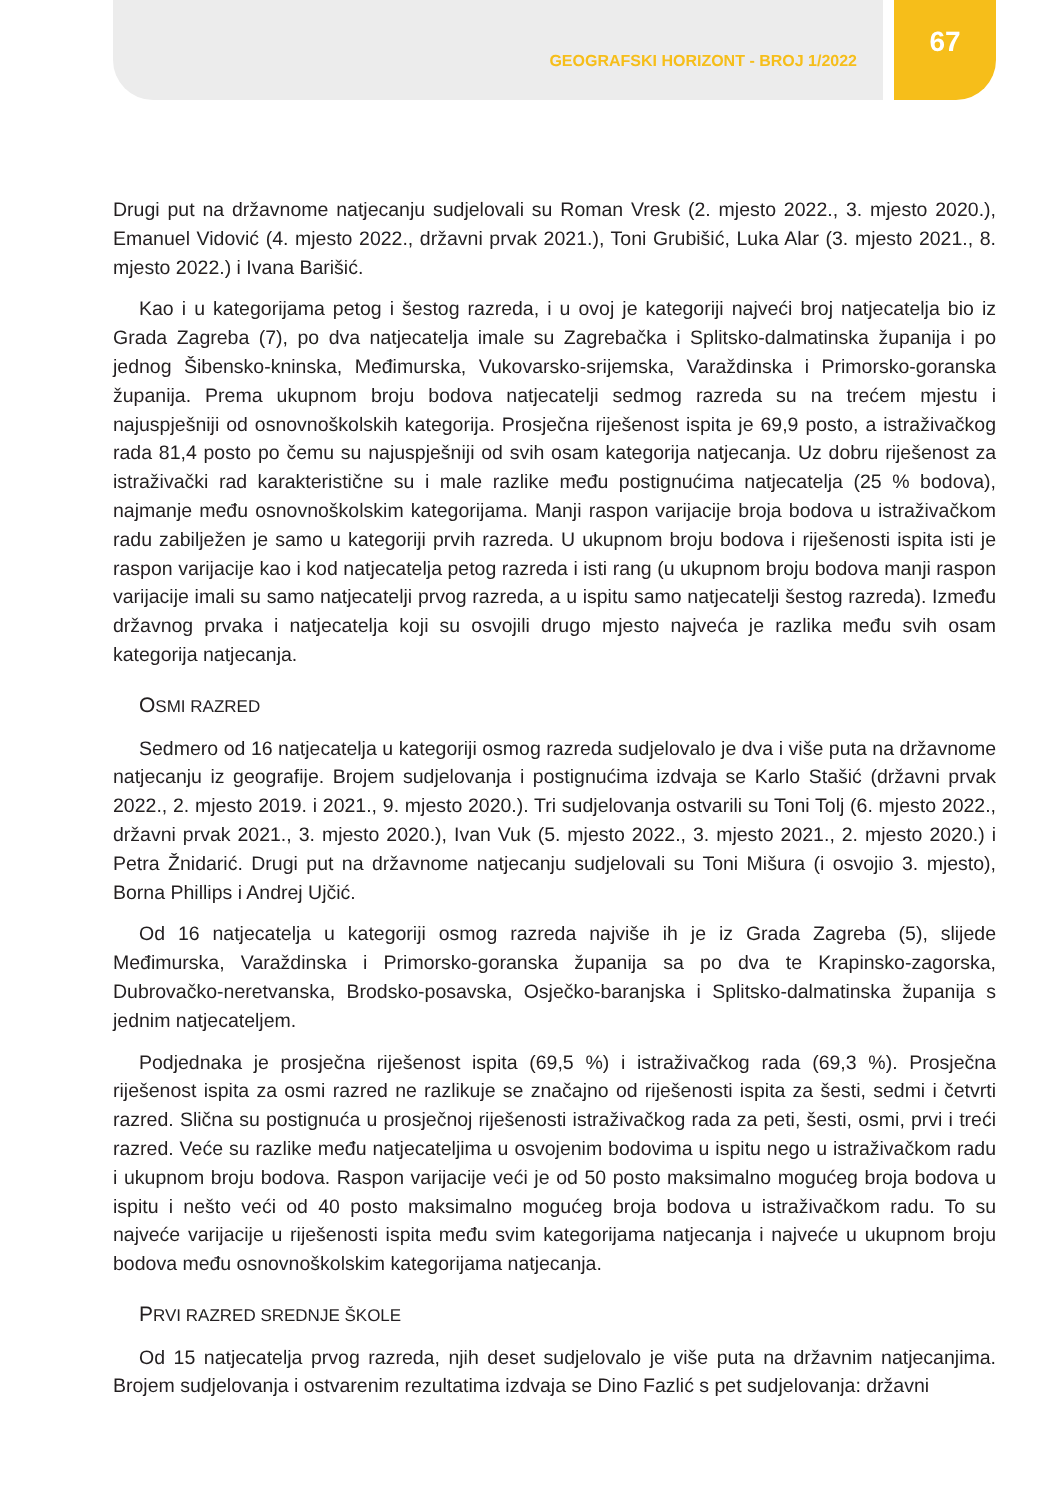GEOGRAFSKI HORIZONT - BROJ 1/2022
67
Drugi put na državnome natjecanju sudjelovali su Roman Vresk (2. mjesto 2022., 3. mjesto 2020.), Emanuel Vidović (4. mjesto 2022., državni prvak 2021.), Toni Grubišić, Luka Alar (3. mjesto 2021., 8. mjesto 2022.) i Ivana Barišić.
Kao i u kategorijama petog i šestog razreda, i u ovoj je kategoriji najveći broj natjecatelja bio iz Grada Zagreba (7), po dva natjecatelja imale su Zagrebačka i Splitsko-dalmatinska županija i po jednog Šibensko-kninska, Međimurska, Vukovarsko-srijemska, Varaždinska i Primorsko-goranska županija. Prema ukupnom broju bodova natjecatelji sedmog razreda su na trećem mjestu i najuspješniji od osnovnoškolskih kategorija. Prosječna riješenost ispita je 69,9 posto, a istraživačkog rada 81,4 posto po čemu su najuspješniji od svih osam kategorija natjecanja. Uz dobru riješenost za istraživački rad karakteristične su i male razlike među postignućima natjecatelja (25 % bodova), najmanje među osnovnoškolskim kategorijama. Manji raspon varijacije broja bodova u istraživačkom radu zabilježen je samo u kategoriji prvih razreda. U ukupnom broju bodova i riješenosti ispita isti je raspon varijacije kao i kod natjecatelja petog razreda i isti rang (u ukupnom broju bodova manji raspon varijacije imali su samo natjecatelji prvog razreda, a u ispitu samo natjecatelji šestog razreda). Između državnog prvaka i natjecatelja koji su osvojili drugo mjesto najveća je razlika među svih osam kategorija natjecanja.
OSMI RAZRED
Sedmero od 16 natjecatelja u kategoriji osmog razreda sudjelovalo je dva i više puta na državnome natjecanju iz geografije. Brojem sudjelovanja i postignućima izdvaja se Karlo Stašić (državni prvak 2022., 2. mjesto 2019. i 2021., 9. mjesto 2020.). Tri sudjelovanja ostvarili su Toni Tolj (6. mjesto 2022., državni prvak 2021., 3. mjesto 2020.), Ivan Vuk (5. mjesto 2022., 3. mjesto 2021., 2. mjesto 2020.) i Petra Žnidarić. Drugi put na državnome natjecanju sudjelovali su Toni Mišura (i osvojio 3. mjesto), Borna Phillips i Andrej Ujčić.
Od 16 natjecatelja u kategoriji osmog razreda najviše ih je iz Grada Zagreba (5), slijede Međimurska, Varaždinska i Primorsko-goranska županija sa po dva te Krapinsko-zagorska, Dubrovačko-neretvanska, Brodsko-posavska, Osječko-baranjska i Splitsko-dalmatinska županija s jednim natjecateljem.
Podjednaka je prosječna riješenost ispita (69,5 %) i istraživačkog rada (69,3 %). Prosječna riješenost ispita za osmi razred ne razlikuje se značajno od riješenosti ispita za šesti, sedmi i četvrti razred. Slična su postignuća u prosječnoj riješenosti istraživačkog rada za peti, šesti, osmi, prvi i treći razred. Veće su razlike među natjecateljima u osvojenim bodovima u ispitu nego u istraživačkom radu i ukupnom broju bodova. Raspon varijacije veći je od 50 posto maksimalno mogućeg broja bodova u ispitu i nešto veći od 40 posto maksimalno mogućeg broja bodova u istraživačkom radu. To su najveće varijacije u riješenosti ispita među svim kategorijama natjecanja i najveće u ukupnom broju bodova među osnovnoškolskim kategorijama natjecanja.
PRVI RAZRED SREDNJE ŠKOLE
Od 15 natjecatelja prvog razreda, njih deset sudjelovalo je više puta na državnim natjecanjima. Brojem sudjelovanja i ostvarenim rezultatima izdvaja se Dino Fazlić s pet sudjelovanja: državni